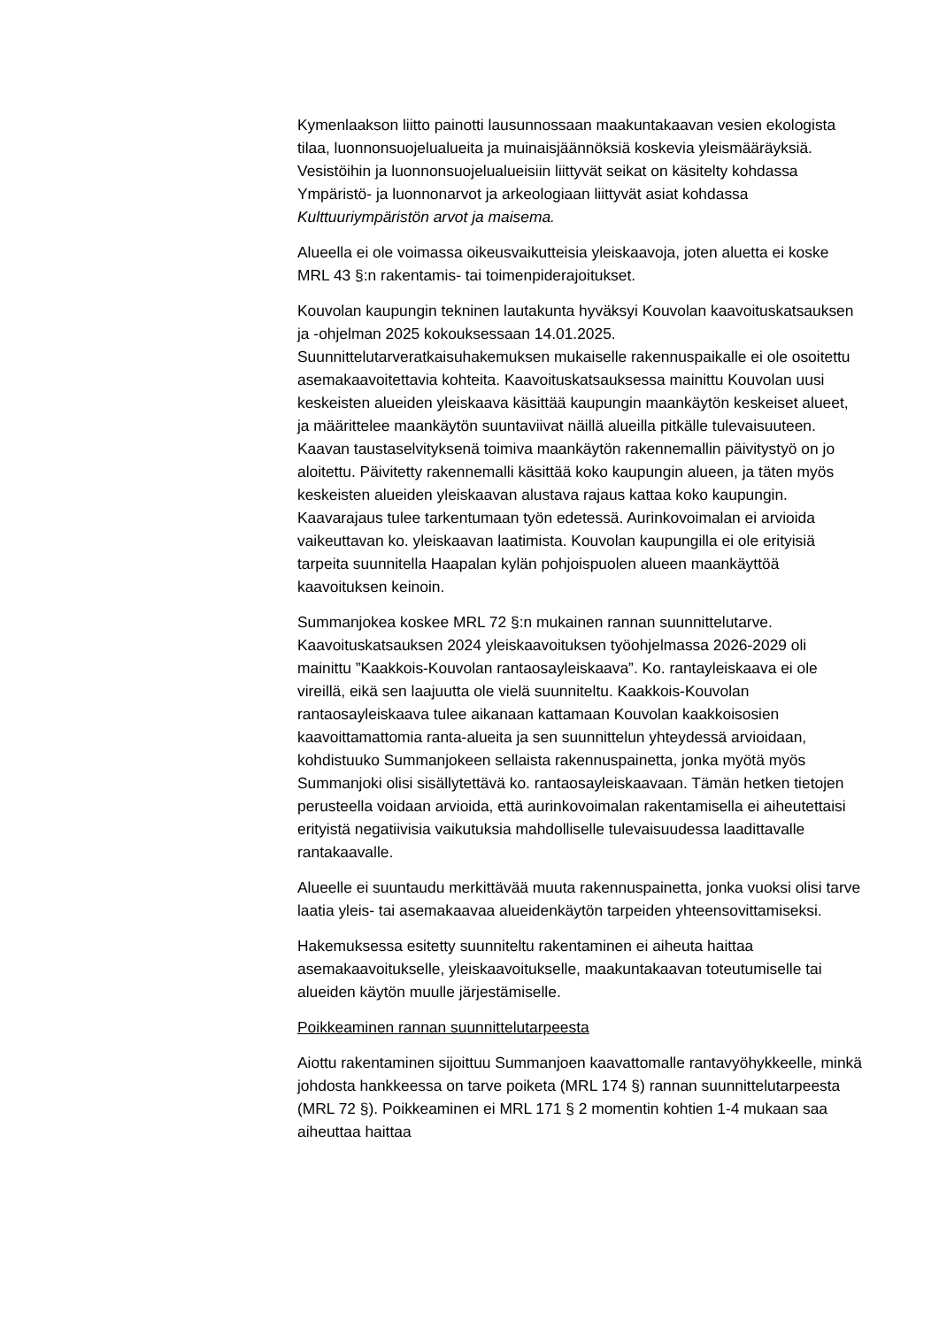Kymenlaakson liitto painotti lausunnossaan maakuntakaavan vesien ekologista tilaa, luonnonsuojelualueita ja muinaisjäännöksiä koskevia yleismääräyksiä. Vesistöihin ja luonnonsuojelualueisiin liittyvät seikat on käsitelty kohdassa Ympäristö- ja luonnonarvot ja arkeologiaan liittyvät asiat kohdassa Kulttuuriympäristön arvot ja maisema.
Alueella ei ole voimassa oikeusvaikutteisia yleiskaavoja, joten aluetta ei koske MRL 43 §:n rakentamis- tai toimenpiderajoitukset.
Kouvolan kaupungin tekninen lautakunta hyväksyi Kouvolan kaavoituskatsauksen ja -ohjelman 2025 kokouksessaan 14.01.2025. Suunnittelutarveratkaisuhakemuksen mukaiselle rakennuspaikalle ei ole osoitettu asemakaavoitettavia kohteita. Kaavoituskatsauksessa mainittu Kouvolan uusi keskeisten alueiden yleiskaava käsittää kaupungin maankäytön keskeiset alueet, ja määrittelee maankäytön suuntaviivat näillä alueilla pitkälle tulevaisuuteen. Kaavan taustaselvityksenä toimiva maankäytön rakennemallin päivitystyö on jo aloitettu. Päivitetty rakennemalli käsittää koko kaupungin alueen, ja täten myös keskeisten alueiden yleiskaavan alustava rajaus kattaa koko kaupungin. Kaavarajaus tulee tarkentumaan työn edetessä. Aurinkovoimalan ei arvioida vaikeuttavan ko. yleiskaavan laatimista. Kouvolan kaupungilla ei ole erityisiä tarpeita suunnitella Haapalan kylän pohjoispuolen alueen maankäyttöä kaavoituksen keinoin.
Summanjokea koskee MRL 72 §:n mukainen rannan suunnittelutarve. Kaavoituskatsauksen 2024 yleiskaavoituksen työohjelmassa 2026-2029 oli mainittu ”Kaakkois-Kouvolan rantaosayleiskaava”. Ko. rantayleiskaava ei ole vireillä, eikä sen laajuutta ole vielä suunniteltu. Kaakkois-Kouvolan rantaosayleiskaava tulee aikanaan kattamaan Kouvolan kaakkoisosien kaavoittamattomia ranta-alueita ja sen suunnittelun yhteydessä arvioidaan, kohdistuuko Summanjokeen sellaista rakennuspainetta, jonka myötä myös Summanjoki olisi sisällytettävä ko. rantaosayleiskaavaan. Tämän hetken tietojen perusteella voidaan arvioida, että aurinkovoimalan rakentamisella ei aiheutettaisi erityistä negatiivisia vaikutuksia mahdolliselle tulevaisuudessa laadittavalle rantakaavalle.
Alueelle ei suuntaudu merkittävää muuta rakennuspainetta, jonka vuoksi olisi tarve laatia yleis- tai asemakaavaa alueidenkäytön tarpeiden yhteensovittamiseksi.
Hakemuksessa esitetty suunniteltu rakentaminen ei aiheuta haittaa asemakaavoitukselle, yleiskaavoitukselle, maakuntakaavan toteutumiselle tai alueiden käytön muulle järjestämiselle.
Poikkeaminen rannan suunnittelutarpeesta
Aiottu rakentaminen sijoittuu Summanjoen kaavattomalle rantavyöhykkeelle, minkä johdosta hankkeessa on tarve poiketa (MRL 174 §) rannan suunnittelutarpeesta (MRL 72 §). Poikkeaminen ei MRL 171 § 2 momentin kohtien 1-4 mukaan saa aiheuttaa haittaa